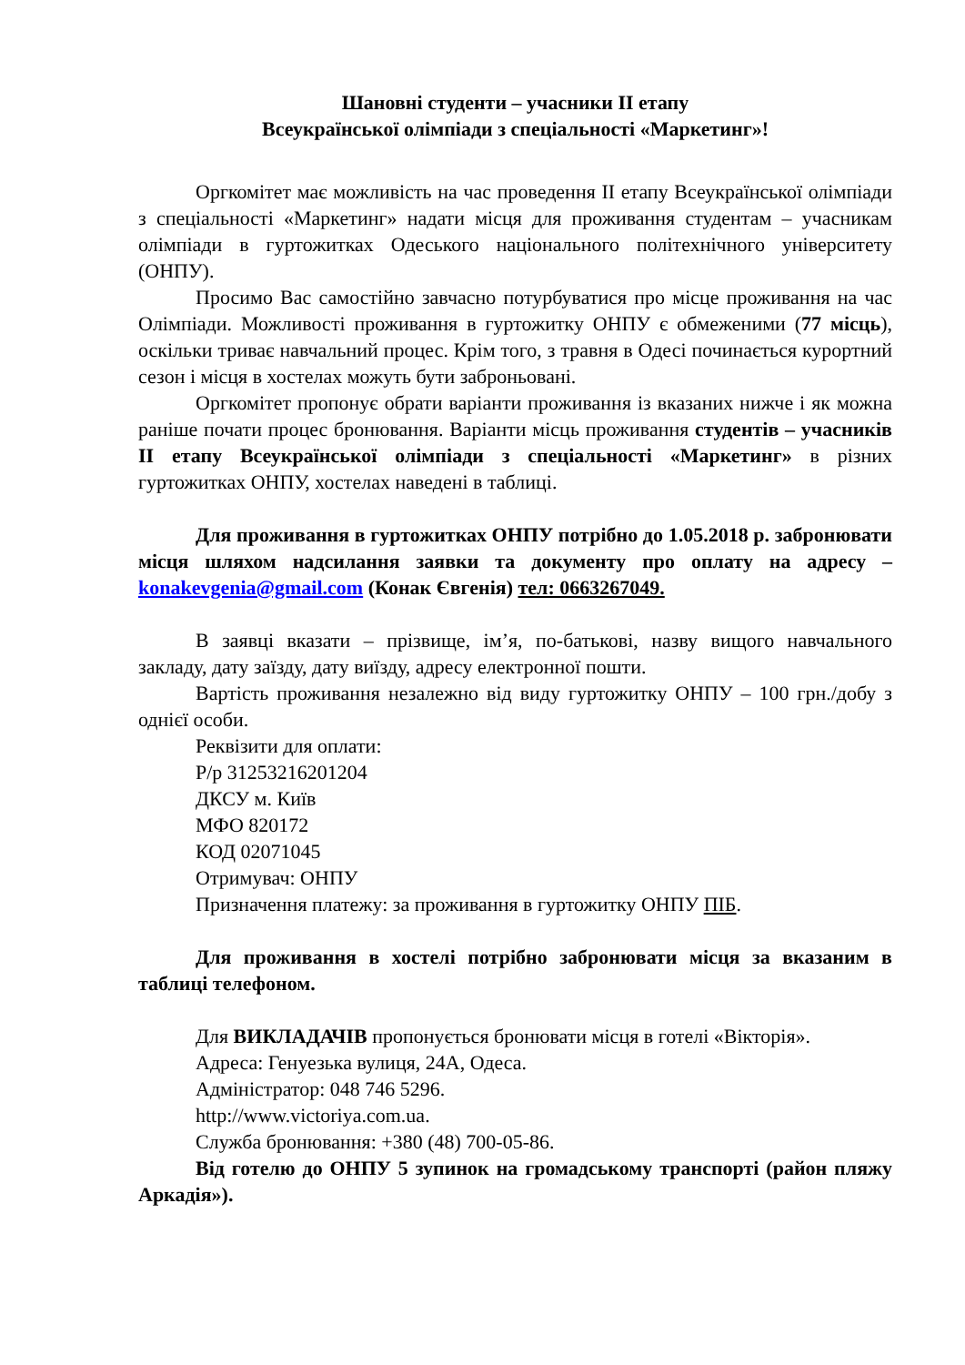Шановні студенти – учасники ІІ етапу
Всеукраїнської олімпіади з спеціальності «Маркетинг»!
Оргкомітет має можливість на час проведення ІІ етапу Всеукраїнської олімпіади з спеціальності «Маркетинг» надати місця для проживання студентам – учасникам олімпіади в гуртожитках Одеського національного політехнічного університету (ОНПУ).
Просимо Вас самостійно завчасно потурбуватися про місце проживання на час Олімпіади. Можливості проживання в гуртожитку ОНПУ є обмеженими (77 місць), оскільки триває навчальний процес. Крім того, з травня в Одесі починається курортний сезон і місця в хостелах можуть бути заброньовані.
Оргкомітет пропонує обрати варіанти проживання із вказаних нижче і як можна раніше почати процес бронювання. Варіанти місць проживання студентів – учасників ІІ етапу Всеукраїнської олімпіади з спеціальності «Маркетинг» в різних гуртожитках ОНПУ, хостелах наведені в таблиці.
Для проживання в гуртожитках ОНПУ потрібно до 1.05.2018 р. забронювати місця шляхом надсилання заявки та документу про оплату на адресу – konakevgenia@gmail.com (Конак Євгенія) тел: 0663267049.
В заявці вказати – прізвище, ім’я, по-батькові, назву вищого навчального закладу, дату заїзду, дату виїзду, адресу електронної пошти.
Вартість проживання незалежно від виду гуртожитку ОНПУ – 100 грн./добу з однієї особи.
Реквізити для оплати:
Р/р 31253216201204
ДКСУ м. Київ
МФО 820172
КОД 02071045
Отримувач: ОНПУ
Призначення платежу: за проживання в гуртожитку ОНПУ ПІБ.
Для проживання в хостелі потрібно забронювати місця за вказаним в таблиці телефоном.
Для ВИКЛАДАЧІВ пропонується бронювати місця в готелі «Вікторія».
Адреса: Генуезька вулиця, 24А, Одеса.
Адміністратор: 048 746 5296.
http://www.victoriya.com.ua.
Служба бронювання: +380 (48) 700-05-86.
Від готелю до ОНПУ 5 зупинок на громадському транспорті (район пляжу Аркадія»).